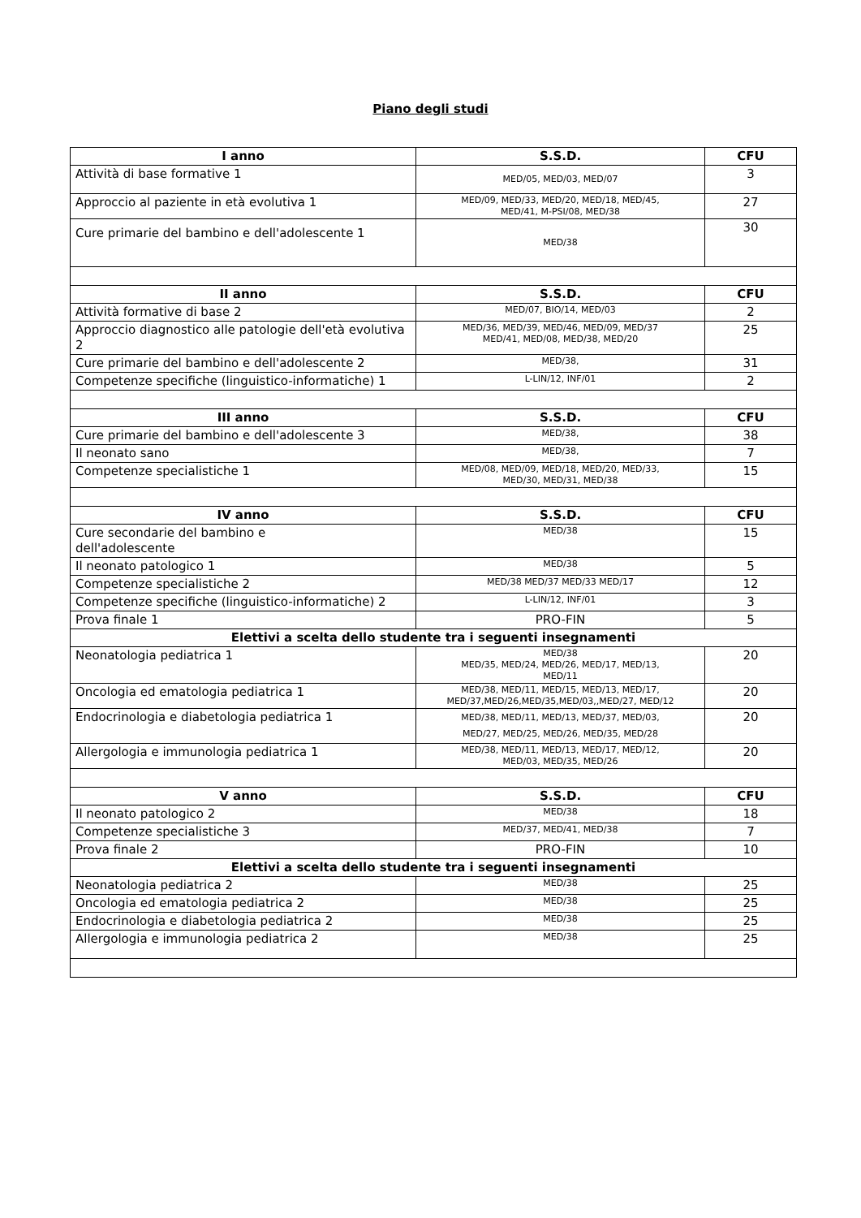Piano degli studi
| I anno | S.S.D. | CFU |
| --- | --- | --- |
| Attività di base formative 1 | MED/05, MED/03, MED/07 | 3 |
| Approccio al paziente in età evolutiva 1 | MED/09, MED/33, MED/20, MED/18, MED/45, MED/41, M-PSI/08, MED/38 | 27 |
| Cure primarie del bambino e dell'adolescente 1 | MED/38 | 30 |
| II anno | S.S.D. | CFU |
| Attività formative di base 2 | MED/07, BIO/14, MED/03 | 2 |
| Approccio diagnostico alle patologie dell'età evolutiva 2 | MED/36, MED/39, MED/46, MED/09, MED/37 MED/41, MED/08, MED/38, MED/20 | 25 |
| Cure primarie del bambino e dell'adolescente 2 | MED/38, | 31 |
| Competenze specifiche (linguistico-informatiche) 1 | L-LIN/12, INF/01 | 2 |
| III anno | S.S.D. | CFU |
| Cure primarie del bambino e dell'adolescente 3 | MED/38, | 38 |
| Il neonato sano | MED/38, | 7 |
| Competenze specialistiche 1 | MED/08, MED/09, MED/18, MED/20, MED/33, MED/30, MED/31, MED/38 | 15 |
| IV anno | S.S.D. | CFU |
| Cure secondarie del bambino e dell'adolescente | MED/38 | 15 |
| Il neonato patologico 1 | MED/38 | 5 |
| Competenze specialistiche 2 | MED/38 MED/37 MED/33 MED/17 | 12 |
| Competenze specifiche (linguistico-informatiche) 2 | L-LIN/12, INF/01 | 3 |
| Prova finale 1 | PRO-FIN | 5 |
| Elettivi a scelta dello studente tra i seguenti insegnamenti | | |
| Neonatologia pediatrica 1 | MED/38 MED/35, MED/24, MED/26, MED/17, MED/13, MED/11 | 20 |
| Oncologia ed ematologia pediatrica 1 | MED/38, MED/11, MED/15, MED/13, MED/17, MED/37,MED/26,MED/35,MED/03,,MED/27, MED/12 | 20 |
| Endocrinologia e diabetologia pediatrica 1 | MED/38, MED/11, MED/13, MED/37, MED/03, MED/27, MED/25, MED/26, MED/35, MED/28 | 20 |
| Allergologia e immunologia pediatrica 1 | MED/38, MED/11, MED/13, MED/17, MED/12, MED/03, MED/35, MED/26 | 20 |
| V anno | S.S.D. | CFU |
| Il neonato patologico 2 | MED/38 | 18 |
| Competenze specialistiche 3 | MED/37, MED/41, MED/38 | 7 |
| Prova finale 2 | PRO-FIN | 10 |
| Elettivi a scelta dello studente tra i seguenti insegnamenti | | |
| Neonatologia pediatrica 2 | MED/38 | 25 |
| Oncologia ed ematologia pediatrica 2 | MED/38 | 25 |
| Endocrinologia e diabetologia pediatrica 2 | MED/38 | 25 |
| Allergologia e immunologia pediatrica 2 | MED/38 | 25 |